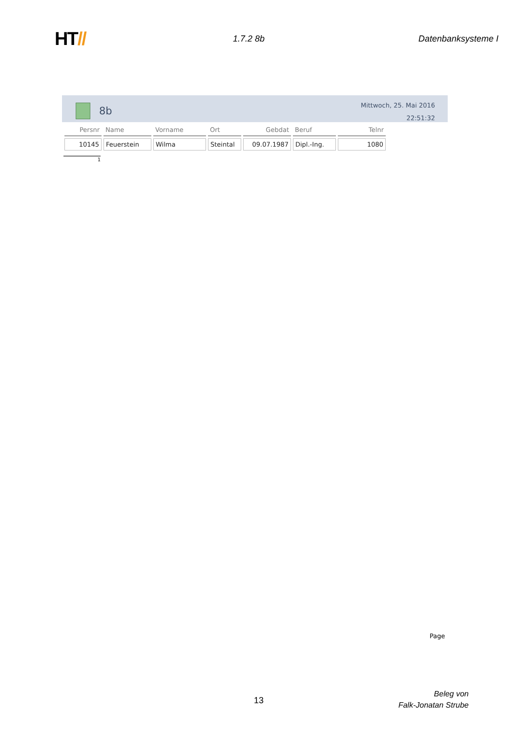HT//
1.7.2 8b Datenbanksysteme I
8b
Mittwoch, 25. Mai 2016
22:51:32
| Persnr | Name | Vorname | Ort | Gebdat | Beruf | Telnr |
| --- | --- | --- | --- | --- | --- | --- |
| 10145 | Feuerstein | Wilma | Steintal | 09.07.1987 | Dipl.-Ing. | 1080 |
1
Page
13
Beleg von
Falk-Jonatan Strube